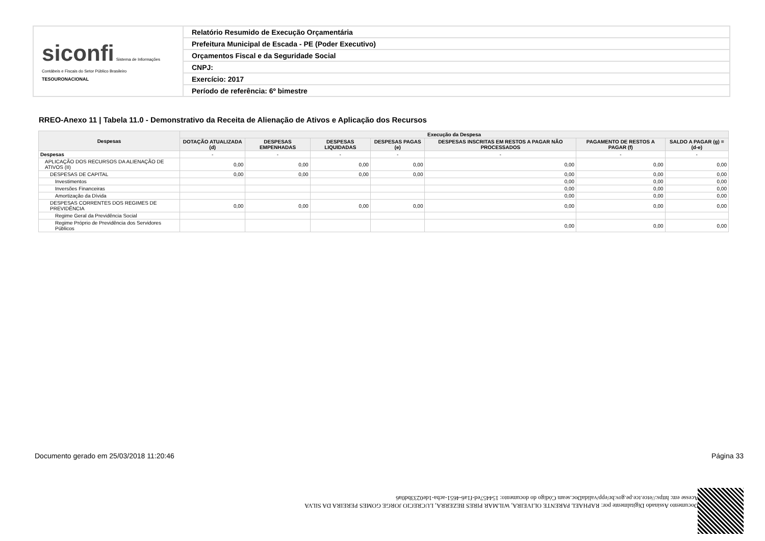| siconfi Sistema de Informações Contábeis e Fiscais do Setor Público Brasileiro TESOURONACIONAL | Relatório Resumido de Execução Orçamentária |
| | Prefeitura Municipal de Escada - PE (Poder Executivo) |
| | Orçamentos Fiscal e da Seguridade Social |
| | CNPJ: |
| | Exercício: 2017 |
| | Período de referência: 6º bimestre |
RREO-Anexo 11 | Tabela 11.0 - Demonstrativo da Receita de Alienação de Ativos e Aplicação dos Recursos
| Despesas | Execução da Despesa | | | | | | |
| --- | --- | --- | --- | --- | --- | --- | --- |
| | DOTAÇÃO ATUALIZADA (d) | DESPESAS EMPENHADAS | DESPESAS LIQUIDADAS | DESPESAS PAGAS (e) | DESPESAS INSCRITAS EM RESTOS A PAGAR NÃO PROCESSADOS | PAGAMENTO DE RESTOS A PAGAR (f) | SALDO A PAGAR (g) = (d-e) |
| Despesas | - | - | - | - | - | - | - |
| APLICAÇÃO DOS RECURSOS DA ALIENAÇÃO DE ATIVOS (II) | 0,00 | 0,00 | 0,00 | 0,00 | 0,00 | 0,00 | 0,00 |
| DESPESAS DE CAPITAL | 0,00 | 0,00 | 0,00 | 0,00 | 0,00 | 0,00 | 0,00 |
| Investimentos | | | | | 0,00 | 0,00 | 0,00 |
| Inversões Financeiras | | | | | 0,00 | 0,00 | 0,00 |
| Amortização da Dívida | | | | | 0,00 | 0,00 | 0,00 |
| DESPESAS CORRENTES DOS REGIMES DE PREVIDÊNCIA | 0,00 | 0,00 | 0,00 | 0,00 | 0,00 | 0,00 | 0,00 |
| Regime Geral da Previdência Social | | | | | | | |
| Regime Próprio de Previdência dos Servidores Públicos | | | | | 0,00 | 0,00 | 0,00 |
Documento Assinado Digitalmente por: RAPHAEL PARENTE OLIVEIRA, WILMAR PIRES BEZERRA, LUCRECIO JORGE GOMES PEREIRA DA SILVA
Acesse em: https://etce.tce.pe.gov.br/epp/validaDoc.seam Código do documento: 154457ed-f1a6-4651-acba-1de0233bd0a6
Documento gerado em 25/03/2018 11:20:46 Página 33